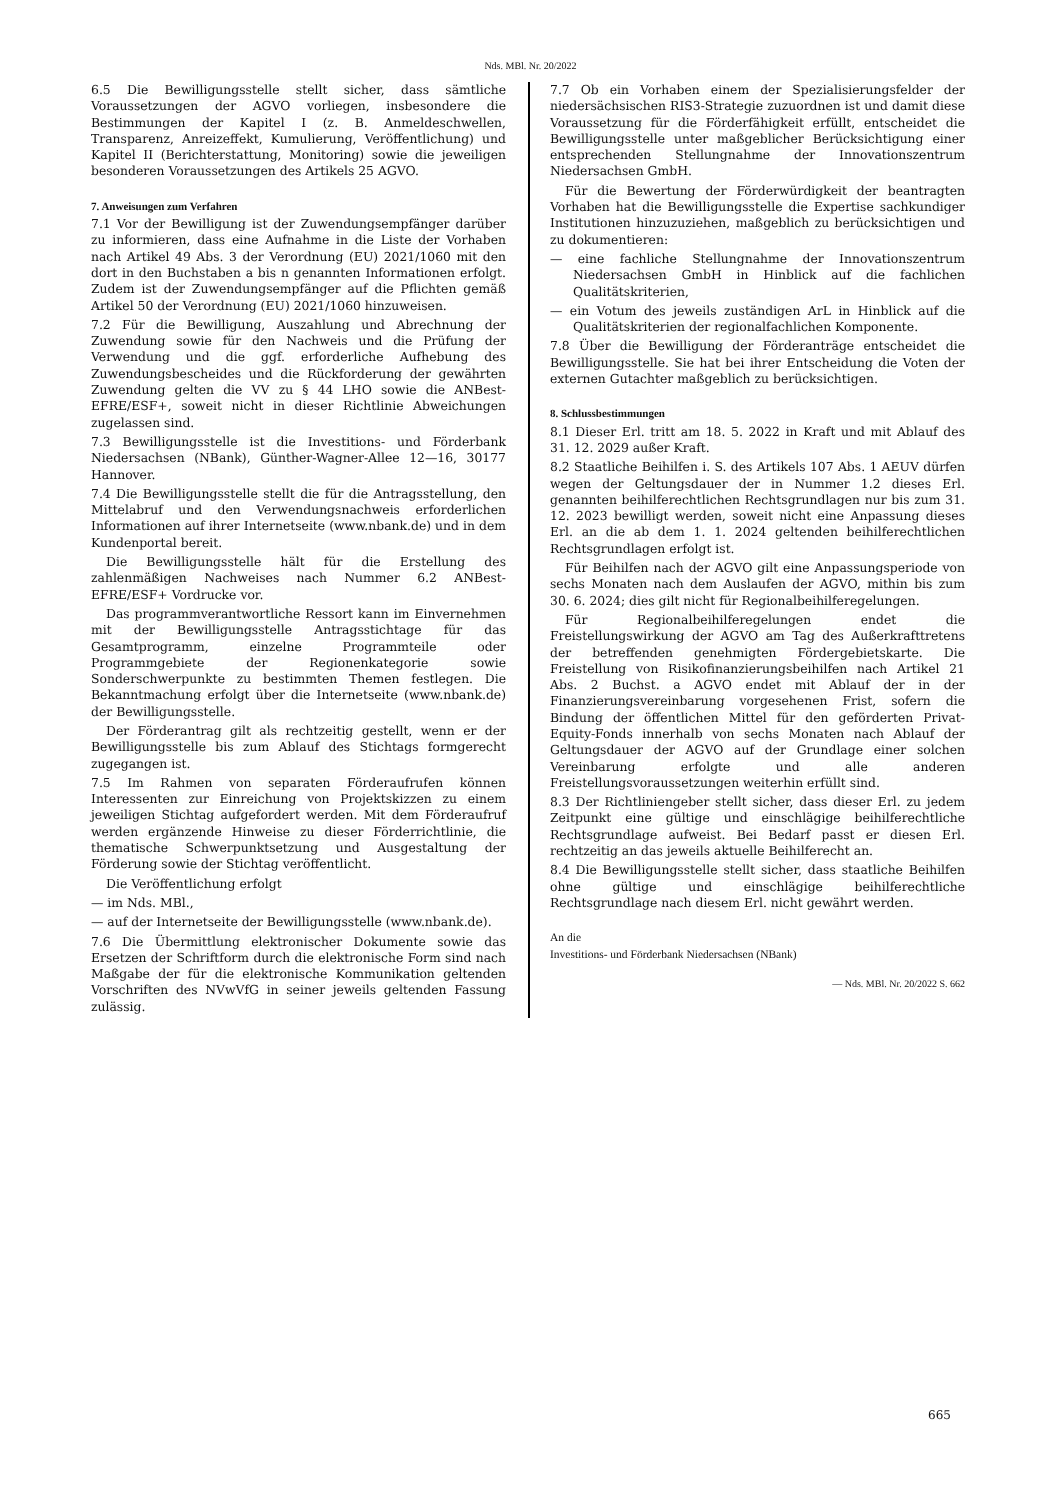Nds. MBl. Nr. 20/2022
6.5 Die Bewilligungsstelle stellt sicher, dass sämtliche Voraussetzungen der AGVO vorliegen, insbesondere die Bestimmungen der Kapitel I (z. B. Anmeldeschwellen, Transparenz, Anreizeffekt, Kumulierung, Veröffentlichung) und Kapitel II (Berichterstattung, Monitoring) sowie die jeweiligen besonderen Voraussetzungen des Artikels 25 AGVO.
7. Anweisungen zum Verfahren
7.1 Vor der Bewilligung ist der Zuwendungsempfänger darüber zu informieren, dass eine Aufnahme in die Liste der Vorhaben nach Artikel 49 Abs. 3 der Verordnung (EU) 2021/1060 mit den dort in den Buchstaben a bis n genannten Informationen erfolgt. Zudem ist der Zuwendungsempfänger auf die Pflichten gemäß Artikel 50 der Verordnung (EU) 2021/1060 hinzuweisen.
7.2 Für die Bewilligung, Auszahlung und Abrechnung der Zuwendung sowie für den Nachweis und die Prüfung der Verwendung und die ggf. erforderliche Aufhebung des Zuwendungsbescheides und die Rückforderung der gewährten Zuwendung gelten die VV zu § 44 LHO sowie die ANBest-EFRE/ESF+, soweit nicht in dieser Richtlinie Abweichungen zugelassen sind.
7.3 Bewilligungsstelle ist die Investitions- und Förderbank Niedersachsen (NBank), Günther-Wagner-Allee 12—16, 30177 Hannover.
7.4 Die Bewilligungsstelle stellt die für die Antragsstellung, den Mittelabruf und den Verwendungsnachweis erforderlichen Informationen auf ihrer Internetseite (www.nbank.de) und in dem Kundenportal bereit.
Die Bewilligungsstelle hält für die Erstellung des zahlenmäßigen Nachweises nach Nummer 6.2 ANBest-EFRE/ESF+ Vordrucke vor.
Das programmverantwortliche Ressort kann im Einvernehmen mit der Bewilligungsstelle Antragsstichtage für das Gesamtprogramm, einzelne Programmteile oder Programmgebiete der Regionenkategorie sowie Sonderschwerpunkte zu bestimmten Themen festlegen. Die Bekanntmachung erfolgt über die Internetseite (www.nbank.de) der Bewilligungsstelle.
Der Förderantrag gilt als rechtzeitig gestellt, wenn er der Bewilligungsstelle bis zum Ablauf des Stichtags formgerecht zugegangen ist.
7.5 Im Rahmen von separaten Förderaufrufen können Interessenten zur Einreichung von Projektskizzen zu einem jeweiligen Stichtag aufgefordert werden. Mit dem Förderaufruf werden ergänzende Hinweise zu dieser Förderrichtlinie, die thematische Schwerpunktsetzung und Ausgestaltung der Förderung sowie der Stichtag veröffentlicht.
Die Veröffentlichung erfolgt
— im Nds. MBl.,
— auf der Internetseite der Bewilligungsstelle (www.nbank.de).
7.6 Die Übermittlung elektronischer Dokumente sowie das Ersetzen der Schriftform durch die elektronische Form sind nach Maßgabe der für die elektronische Kommunikation geltenden Vorschriften des NVwVfG in seiner jeweils geltenden Fassung zulässig.
7.7 Ob ein Vorhaben einem der Spezialisierungsfelder der niedersächsischen RIS3-Strategie zuzuordnen ist und damit diese Voraussetzung für die Förderfähigkeit erfüllt, entscheidet die Bewilligungsstelle unter maßgeblicher Berücksichtigung einer entsprechenden Stellungnahme der Innovationszentrum Niedersachsen GmbH.
Für die Bewertung der Förderwürdigkeit der beantragten Vorhaben hat die Bewilligungsstelle die Expertise sachkundiger Institutionen hinzuzuziehen, maßgeblich zu berücksichtigen und zu dokumentieren:
— eine fachliche Stellungnahme der Innovationszentrum Niedersachsen GmbH in Hinblick auf die fachlichen Qualitätskriterien,
— ein Votum des jeweils zuständigen ArL in Hinblick auf die Qualitätskriterien der regionalfachlichen Komponente.
7.8 Über die Bewilligung der Förderanträge entscheidet die Bewilligungsstelle. Sie hat bei ihrer Entscheidung die Voten der externen Gutachter maßgeblich zu berücksichtigen.
8. Schlussbestimmungen
8.1 Dieser Erl. tritt am 18. 5. 2022 in Kraft und mit Ablauf des 31. 12. 2029 außer Kraft.
8.2 Staatliche Beihilfen i. S. des Artikels 107 Abs. 1 AEUV dürfen wegen der Geltungsdauer der in Nummer 1.2 dieses Erl. genannten beihilferechtlichen Rechtsgrundlagen nur bis zum 31. 12. 2023 bewilligt werden, soweit nicht eine Anpassung dieses Erl. an die ab dem 1. 1. 2024 geltenden beihilferechtlichen Rechtsgrundlagen erfolgt ist.
Für Beihilfen nach der AGVO gilt eine Anpassungsperiode von sechs Monaten nach dem Auslaufen der AGVO, mithin bis zum 30. 6. 2024; dies gilt nicht für Regionalbeihilferegelungen.
Für Regionalbeihilferegelungen endet die Freistellungswirkung der AGVO am Tag des Außerkrafttretens der betreffenden genehmigten Fördergebietskarte. Die Freistellung von Risikofinanzierungsbeihilfen nach Artikel 21 Abs. 2 Buchst. a AGVO endet mit Ablauf der in der Finanzierungsvereinbarung vorgesehenen Frist, sofern die Bindung der öffentlichen Mittel für den geförderten Privat-Equity-Fonds innerhalb von sechs Monaten nach Ablauf der Geltungsdauer der AGVO auf der Grundlage einer solchen Vereinbarung erfolgte und alle anderen Freistellungsvoraussetzungen weiterhin erfüllt sind.
8.3 Der Richtliniengeber stellt sicher, dass dieser Erl. zu jedem Zeitpunkt eine gültige und einschlägige beihilferechtliche Rechtsgrundlage aufweist. Bei Bedarf passt er diesen Erl. rechtzeitig an das jeweils aktuelle Beihilferecht an.
8.4 Die Bewilligungsstelle stellt sicher, dass staatliche Beihilfen ohne gültige und einschlägige beihilferechtliche Rechtsgrundlage nach diesem Erl. nicht gewährt werden.
An die
Investitions- und Förderbank Niedersachsen (NBank)
— Nds. MBl. Nr. 20/2022 S. 662
665